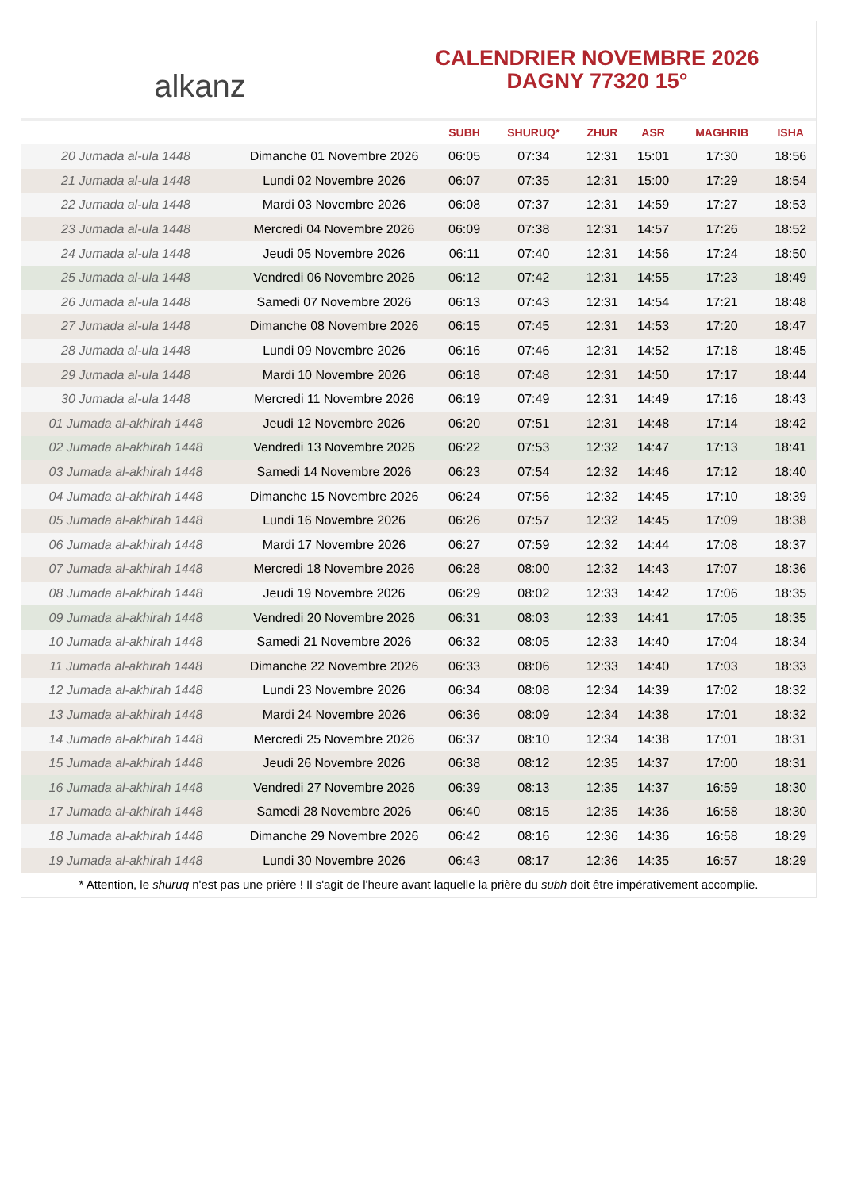alkanz
CALENDRIER NOVEMBRE 2026
DAGNY 77320 15°
| | | SUBH | SHURUQ* | ZHUR | ASR | MAGHRIB | ISHA |
| --- | --- | --- | --- | --- | --- | --- | --- |
| 20 Jumada al-ula 1448 | Dimanche 01 Novembre 2026 | 06:05 | 07:34 | 12:31 | 15:01 | 17:30 | 18:56 |
| 21 Jumada al-ula 1448 | Lundi 02 Novembre 2026 | 06:07 | 07:35 | 12:31 | 15:00 | 17:29 | 18:54 |
| 22 Jumada al-ula 1448 | Mardi 03 Novembre 2026 | 06:08 | 07:37 | 12:31 | 14:59 | 17:27 | 18:53 |
| 23 Jumada al-ula 1448 | Mercredi 04 Novembre 2026 | 06:09 | 07:38 | 12:31 | 14:57 | 17:26 | 18:52 |
| 24 Jumada al-ula 1448 | Jeudi 05 Novembre 2026 | 06:11 | 07:40 | 12:31 | 14:56 | 17:24 | 18:50 |
| 25 Jumada al-ula 1448 | Vendredi 06 Novembre 2026 | 06:12 | 07:42 | 12:31 | 14:55 | 17:23 | 18:49 |
| 26 Jumada al-ula 1448 | Samedi 07 Novembre 2026 | 06:13 | 07:43 | 12:31 | 14:54 | 17:21 | 18:48 |
| 27 Jumada al-ula 1448 | Dimanche 08 Novembre 2026 | 06:15 | 07:45 | 12:31 | 14:53 | 17:20 | 18:47 |
| 28 Jumada al-ula 1448 | Lundi 09 Novembre 2026 | 06:16 | 07:46 | 12:31 | 14:52 | 17:18 | 18:45 |
| 29 Jumada al-ula 1448 | Mardi 10 Novembre 2026 | 06:18 | 07:48 | 12:31 | 14:50 | 17:17 | 18:44 |
| 30 Jumada al-ula 1448 | Mercredi 11 Novembre 2026 | 06:19 | 07:49 | 12:31 | 14:49 | 17:16 | 18:43 |
| 01 Jumada al-akhirah 1448 | Jeudi 12 Novembre 2026 | 06:20 | 07:51 | 12:31 | 14:48 | 17:14 | 18:42 |
| 02 Jumada al-akhirah 1448 | Vendredi 13 Novembre 2026 | 06:22 | 07:53 | 12:32 | 14:47 | 17:13 | 18:41 |
| 03 Jumada al-akhirah 1448 | Samedi 14 Novembre 2026 | 06:23 | 07:54 | 12:32 | 14:46 | 17:12 | 18:40 |
| 04 Jumada al-akhirah 1448 | Dimanche 15 Novembre 2026 | 06:24 | 07:56 | 12:32 | 14:45 | 17:10 | 18:39 |
| 05 Jumada al-akhirah 1448 | Lundi 16 Novembre 2026 | 06:26 | 07:57 | 12:32 | 14:45 | 17:09 | 18:38 |
| 06 Jumada al-akhirah 1448 | Mardi 17 Novembre 2026 | 06:27 | 07:59 | 12:32 | 14:44 | 17:08 | 18:37 |
| 07 Jumada al-akhirah 1448 | Mercredi 18 Novembre 2026 | 06:28 | 08:00 | 12:32 | 14:43 | 17:07 | 18:36 |
| 08 Jumada al-akhirah 1448 | Jeudi 19 Novembre 2026 | 06:29 | 08:02 | 12:33 | 14:42 | 17:06 | 18:35 |
| 09 Jumada al-akhirah 1448 | Vendredi 20 Novembre 2026 | 06:31 | 08:03 | 12:33 | 14:41 | 17:05 | 18:35 |
| 10 Jumada al-akhirah 1448 | Samedi 21 Novembre 2026 | 06:32 | 08:05 | 12:33 | 14:40 | 17:04 | 18:34 |
| 11 Jumada al-akhirah 1448 | Dimanche 22 Novembre 2026 | 06:33 | 08:06 | 12:33 | 14:40 | 17:03 | 18:33 |
| 12 Jumada al-akhirah 1448 | Lundi 23 Novembre 2026 | 06:34 | 08:08 | 12:34 | 14:39 | 17:02 | 18:32 |
| 13 Jumada al-akhirah 1448 | Mardi 24 Novembre 2026 | 06:36 | 08:09 | 12:34 | 14:38 | 17:01 | 18:32 |
| 14 Jumada al-akhirah 1448 | Mercredi 25 Novembre 2026 | 06:37 | 08:10 | 12:34 | 14:38 | 17:01 | 18:31 |
| 15 Jumada al-akhirah 1448 | Jeudi 26 Novembre 2026 | 06:38 | 08:12 | 12:35 | 14:37 | 17:00 | 18:31 |
| 16 Jumada al-akhirah 1448 | Vendredi 27 Novembre 2026 | 06:39 | 08:13 | 12:35 | 14:37 | 16:59 | 18:30 |
| 17 Jumada al-akhirah 1448 | Samedi 28 Novembre 2026 | 06:40 | 08:15 | 12:35 | 14:36 | 16:58 | 18:30 |
| 18 Jumada al-akhirah 1448 | Dimanche 29 Novembre 2026 | 06:42 | 08:16 | 12:36 | 14:36 | 16:58 | 18:29 |
| 19 Jumada al-akhirah 1448 | Lundi 30 Novembre 2026 | 06:43 | 08:17 | 12:36 | 14:35 | 16:57 | 18:29 |
* Attention, le shuruq n'est pas une prière ! Il s'agit de l'heure avant laquelle la prière du subh doit être impérativement accomplie.